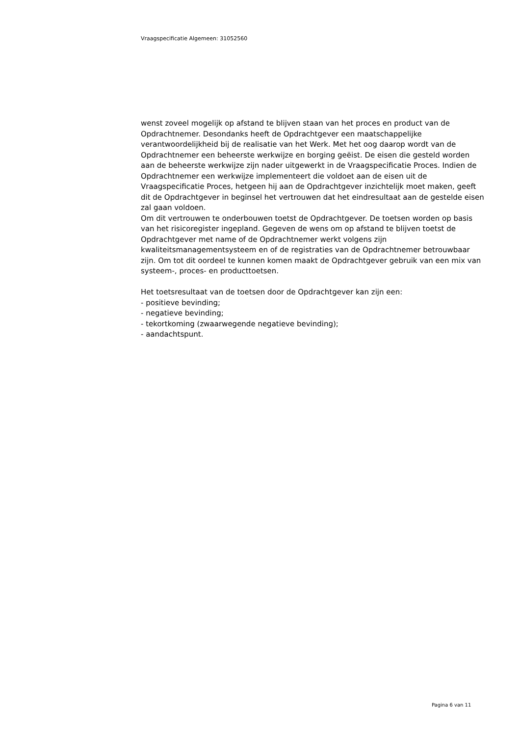Vraagspecificatie Algemeen: 31052560
wenst zoveel mogelijk op afstand te blijven staan van het proces en product van de Opdrachtnemer. Desondanks heeft de Opdrachtgever een maatschappelijke verantwoordelijkheid bij de realisatie van het Werk. Met het oog daarop wordt van de Opdrachtnemer een beheerste werkwijze en borging geëist. De eisen die gesteld worden aan de beheerste werkwijze zijn nader uitgewerkt in de Vraagspecificatie Proces. Indien de Opdrachtnemer een werkwijze implementeert die voldoet aan de eisen uit de Vraagspecificatie Proces, hetgeen hij aan de Opdrachtgever inzichtelijk moet maken, geeft dit de Opdrachtgever in beginsel het vertrouwen dat het eindresultaat aan de gestelde eisen zal gaan voldoen.
Om dit vertrouwen te onderbouwen toetst de Opdrachtgever. De toetsen worden op basis van het risicoregister ingepland. Gegeven de wens om op afstand te blijven toetst de Opdrachtgever met name of de Opdrachtnemer werkt volgens zijn kwaliteitsmanagementsysteem en of de registraties van de Opdrachtnemer betrouwbaar zijn. Om tot dit oordeel te kunnen komen maakt de Opdrachtgever gebruik van een mix van systeem-, proces- en producttoetsen.
Het toetsresultaat van de toetsen door de Opdrachtgever kan zijn een:
- positieve bevinding;
- negatieve bevinding;
- tekortkoming (zwaarwegende negatieve bevinding);
- aandachtspunt.
Pagina 6 van 11